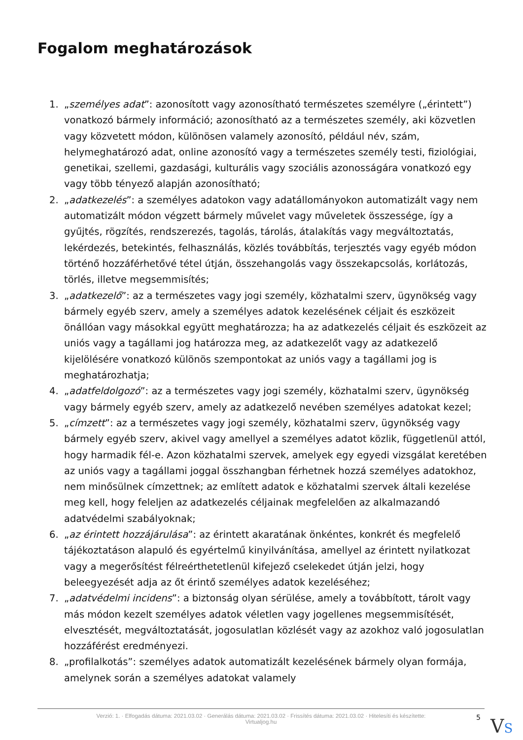Fogalom meghatározások
1. „személyes adat”: azonosított vagy azonosítható természetes személyre („érintett”) vonatkozó bármely információ; azonosítható az a természetes személy, aki közvetlen vagy közvetett módon, különösen valamely azonosító, például név, szám, helymeghatározó adat, online azonosító vagy a természetes személy testi, fiziológiai, genetikai, szellemi, gazdasági, kulturális vagy szociális azonosságára vonatkozó egy vagy több tényező alapján azonosítható;
2. „adatkezelés”: a személyes adatokon vagy adatállományokon automatizált vagy nem automatizált módon végzett bármely művelet vagy műveletek összessége, így a gyűjtés, rögzítés, rendszerezés, tagolás, tárolás, átalakítás vagy megváltoztatás, lekérdezés, betekintés, felhasználás, közlés továbbítás, terjesztés vagy egyéb módon történő hozzáférhetővé tétel útján, összehangolás vagy összekapcsolás, korlátozás, törlés, illetve megsemmisítés;
3. „adatkezelő”: az a természetes vagy jogi személy, közhatalmi szerv, ügynökség vagy bármely egyéb szerv, amely a személyes adatok kezelésének céljait és eszközeit önállóan vagy másokkal együtt meghatározza; ha az adatkezelés céljait és eszközeit az uniós vagy a tagállami jog határozza meg, az adatkezelőt vagy az adatkezelő kijelölésére vonatkozó különös szempontokat az uniós vagy a tagállami jog is meghatározhatja;
4. „adatfeldolgozó”: az a természetes vagy jogi személy, közhatalmi szerv, ügynökség vagy bármely egyéb szerv, amely az adatkezelő nevében személyes adatokat kezel;
5. „címzett”: az a természetes vagy jogi személy, közhatalmi szerv, ügynökség vagy bármely egyéb szerv, akivel vagy amellyel a személyes adatot közlik, függetlenül attól, hogy harmadik fél-e. Azon közhatalmi szervek, amelyek egy egyedi vizsgálat keretében az uniós vagy a tagállami joggal összhangban férhetnek hozzá személyes adatokhoz, nem minősülnek címzettnek; az említett adatok e közhatalmi szervek általi kezelése meg kell, hogy feleljen az adatkezelés céljainak megfelelően az alkalmazandó adatvédelmi szabályoknak;
6. „az érintett hozzájárulása”: az érintett akaratának önkéntes, konkrét és megfelelő tájékoztatáson alapuló és egyértelmű kinyilvánítása, amellyel az érintett nyilatkozat vagy a megerősítést félreérthetetlenül kifejező cselekedet útján jelzi, hogy beleegyezését adja az őt érintő személyes adatok kezeléséhez;
7. „adatvédelmi incidens”: a biztonság olyan sérülése, amely a továbbított, tárolt vagy más módon kezelt személyes adatok véletlen vagy jogellenes megsemmisítését, elvesztését, megváltoztatását, jogosulatlan közlését vagy az azokhoz való jogosulatlan hozzáférést eredményezi.
8. „profilalkotás”: személyes adatok automatizált kezelésének bármely olyan formája, amelynek során a személyes adatokat valamely
Verzió: 1. · Elfogadás dátuma: 2021.03.02 · Generálás dátuma: 2021.03.02 · Frissítés dátuma: 2021.03.02 · Hitelesíti és készítette:
Virtualjog.hu
5 VS